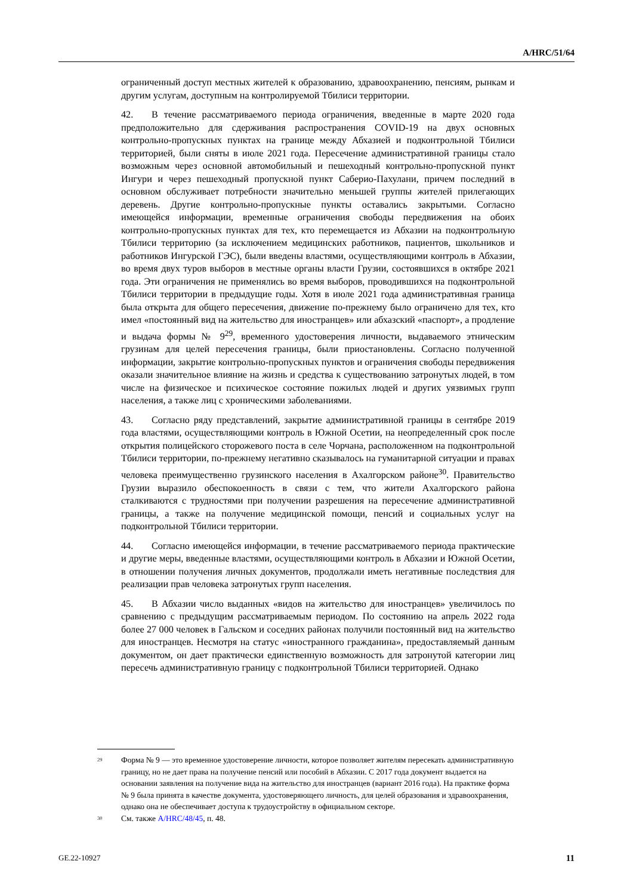A/HRC/51/64
ограниченный доступ местных жителей к образованию, здравоохранению, пенсиям, рынкам и другим услугам, доступным на контролируемой Тбилиси территории.
42. В течение рассматриваемого периода ограничения, введенные в марте 2020 года предположительно для сдерживания распространения COVID-19 на двух основных контрольно-пропускных пунктах на границе между Абхазией и подконтрольной Тбилиси территорией, были сняты в июле 2021 года. Пересечение административной границы стало возможным через основной автомобильный и пешеходный контрольно-пропускной пункт Ингури и через пешеходный пропускной пункт Саберио-Пахулани, причем последний в основном обслуживает потребности значительно меньшей группы жителей прилегающих деревень. Другие контрольно-пропускные пункты оставались закрытыми. Согласно имеющейся информации, временные ограничения свободы передвижения на обоих контрольно-пропускных пунктах для тех, кто перемещается из Абхазии на подконтрольную Тбилиси территорию (за исключением медицинских работников, пациентов, школьников и работников Ингурской ГЭС), были введены властями, осуществляющими контроль в Абхазии, во время двух туров выборов в местные органы власти Грузии, состоявшихся в октябре 2021 года. Эти ограничения не применялись во время выборов, проводившихся на подконтрольной Тбилиси территории в предыдущие годы. Хотя в июле 2021 года административная граница была открыта для общего пересечения, движение по-прежнему было ограничено для тех, кто имел «постоянный вид на жительство для иностранцев» или абхазский «паспорт», а продление и выдача формы № 9<sup>29</sup>, временного удостоверения личности, выдаваемого этническим грузинам для целей пересечения границы, были приостановлены. Согласно полученной информации, закрытие контрольно-пропускных пунктов и ограничения свободы передвижения оказали значительное влияние на жизнь и средства к существованию затронутых людей, в том числе на физическое и психическое состояние пожилых людей и других уязвимых групп населения, а также лиц с хроническими заболеваниями.
43. Согласно ряду представлений, закрытие административной границы в сентябре 2019 года властями, осуществляющими контроль в Южной Осетии, на неопределенный срок после открытия полицейского сторожевого поста в селе Чорчана, расположенном на подконтрольной Тбилиси территории, по-прежнему негативно сказывалось на гуманитарной ситуации и правах человека преимущественно грузинского населения в Ахалгорском районе<sup>30</sup>. Правительство Грузии выразило обеспокоенность в связи с тем, что жители Ахалгорского района сталкиваются с трудностями при получении разрешения на пересечение административной границы, а также на получение медицинской помощи, пенсий и социальных услуг на подконтрольной Тбилиси территории.
44. Согласно имеющейся информации, в течение рассматриваемого периода практические и другие меры, введенные властями, осуществляющими контроль в Абхазии и Южной Осетии, в отношении получения личных документов, продолжали иметь негативные последствия для реализации прав человека затронутых групп населения.
45. В Абхазии число выданных «видов на жительство для иностранцев» увеличилось по сравнению с предыдущим рассматриваемым периодом. По состоянию на апрель 2022 года более 27 000 человек в Гальском и соседних районах получили постоянный вид на жительство для иностранцев. Несмотря на статус «иностранного гражданина», предоставляемый данным документом, он дает практически единственную возможность для затронутой категории лиц пересечь административную границу с подконтрольной Тбилиси территорией. Однако
<sup>29</sup> Форма № 9 — это временное удостоверение личности, которое позволяет жителям пересекать административную границу, но не дает права на получение пенсий или пособий в Абхазии. С 2017 года документ выдается на основании заявления на получение вида на жительство для иностранцев (вариант 2016 года). На практике форма № 9 была принята в качестве документа, удостоверяющего личность, для целей образования и здравоохранения, однако она не обеспечивает доступа к трудоустройству в официальном секторе.
<sup>30</sup> См. также A/HRC/48/45, п. 48.
GE.22-10927 11